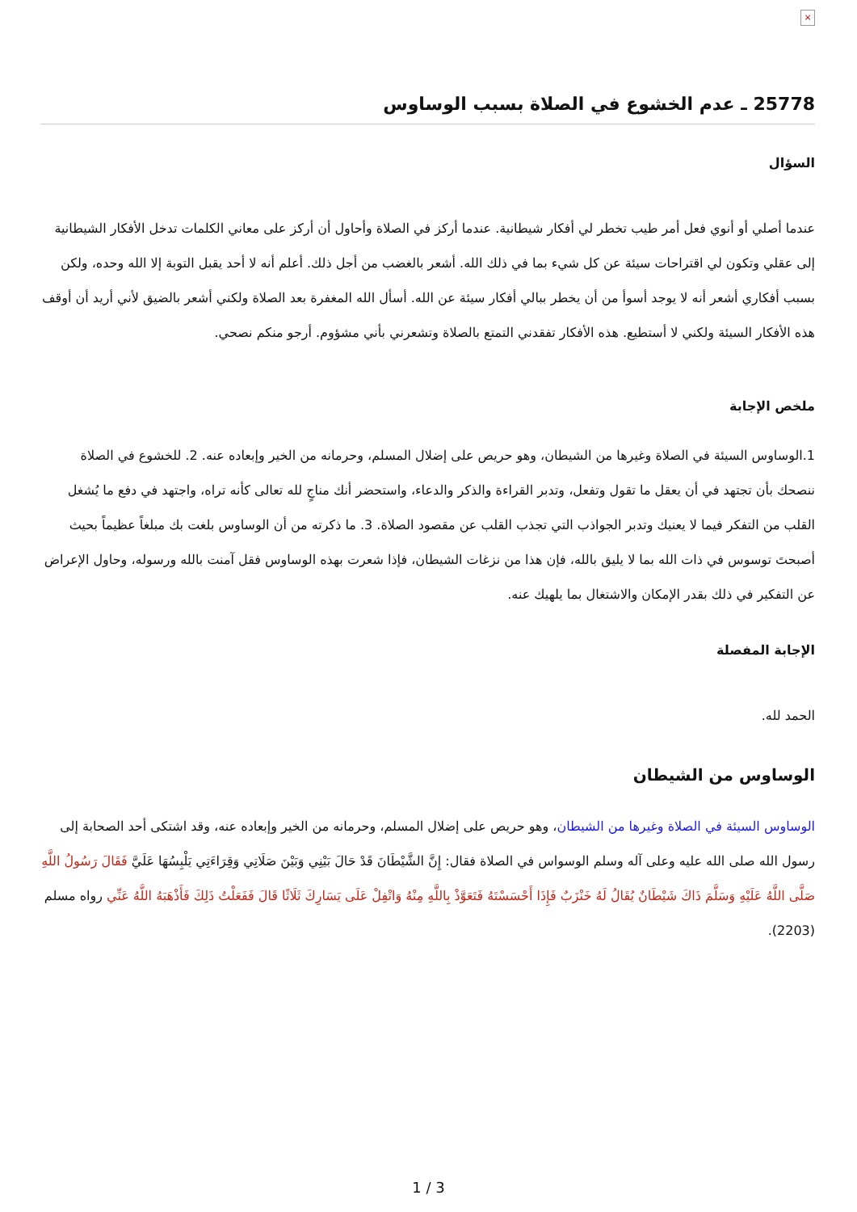×
25778 ـ عدم الخشوع في الصلاة بسبب الوساوس
السؤال
عندما أصلي أو أنوي فعل أمر طيب تخطر لي أفكار شيطانية. عندما أركز في الصلاة وأحاول أن أركز على معاني الكلمات تدخل الأفكار الشيطانية إلى عقلي وتكون لي اقتراحات سيئة عن كل شيء بما في ذلك الله. أشعر بالغضب من أجل ذلك. أعلم أنه لا أحد يقبل التوبة إلا الله وحده، ولكن بسبب أفكاري أشعر أنه لا يوجد أسوأ من أن يخطر ببالي أفكار سيئة عن الله. أسأل الله المغفرة بعد الصلاة ولكني أشعر بالضيق لأني أريد أن أوقف هذه الأفكار السيئة ولكني لا أستطيع. هذه الأفكار تفقدني التمتع بالصلاة وتشعرني بأني مشؤوم. أرجو منكم نصحي.
ملخص الإجابة
1.الوساوس السيئة في الصلاة وغيرها من الشيطان، وهو حريص على إضلال المسلم، وحرمانه من الخير وإبعاده عنه. 2. للخشوع في الصلاة ننصحك بأن تجتهد في أن يعقل ما تقول وتفعل، وتدبر القراءة والذكر والدعاء، واستحضر أنك مناجٍ لله تعالى كأنه تراه، واجتهد في دفع ما يُشغل القلب من التفكر فيما لا يعنيك وتدبر الجواذب التي تجذب القلب عن مقصود الصلاة. 3. ما ذكرته من أن الوساوس بلغت بك مبلغاً عظيماً بحيث أصبحتَ توسوس في ذات الله بما لا يليق بالله، فإن هذا من نزغات الشيطان، فإذا شعرت بهذه الوساوس فقل آمنت بالله ورسوله، وحاول الإعراض عن التفكير في ذلك بقدر الإمكان والاشتغال بما يلهيك عنه.
الإجابة المفصلة
الحمد لله.
الوساوس من الشيطان
الوساوس السيئة في الصلاة وغيرها من الشيطان، وهو حريص على إضلال المسلم، وحرمانه من الخير وإبعاده عنه، وقد اشتكى أحد الصحابة إلى رسول الله صلى الله عليه وعلى آله وسلم الوسواس في الصلاة فقال: إِنَّ الشَّيْطَانَ قَدْ حَالَ بَيْنِي وَبَيْنَ صَلَاتِي وَقِرَاءَتِي يَلْبِسُهَا عَلَيَّ فَقَالَ رَسُولُ اللَّهِ صَلَّى اللَّهُ عَلَيْهِ وَسَلَّمَ ذَاكَ شَيْطَانٌ يُقَالُ لَهُ خَنْزَبٌ فَإِذَا أَحْسَسْتَهُ فَتَعَوَّذْ بِاللَّهِ مِنْهُ وَاتْفِلْ عَلَى يَسَارِكَ ثَلَاثًا قَالَ فَفَعَلْتُ ذَلِكَ فَأَذْهَبَهُ اللَّهُ عَنِّي رواه مسلم (2203).
1 / 3